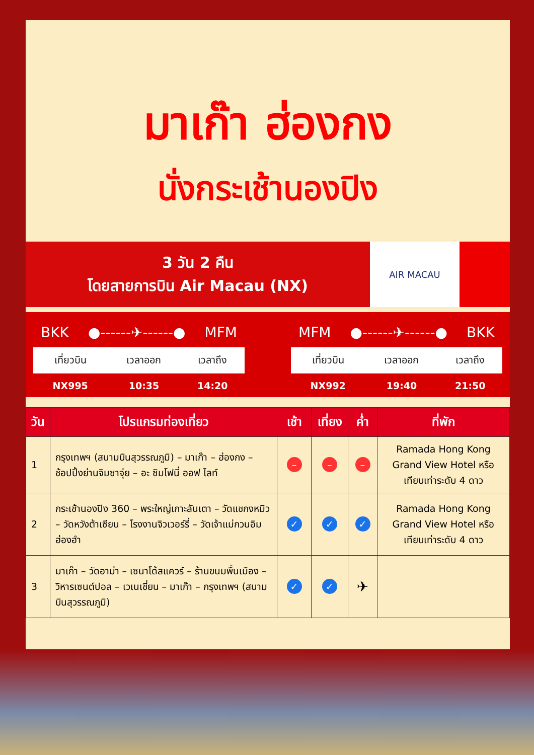มาเก๊า ฮ่องกง
นั่งกระเช้านองปิง
3 วัน 2 คืน
โดยสายการบิน Air Macau (NX)
AIR MACAU
BKK ●------✈------● MFM
| เที่ยวบิน | เวลาออก | เวลาถึง |
| --- | --- | --- |
| NX995 | 10:35 | 14:20 |
MFM ●------✈------● BKK
| เที่ยวบิน | เวลาออก | เวลาถึง |
| --- | --- | --- |
| NX992 | 19:40 | 21:50 |
| วัน | โปรแกรมท่องเที่ยว | เช้า | เที่ยง | ค่ำ | ที่พัก |
| --- | --- | --- | --- | --- | --- |
| 1 | กรุงเทพฯ (สนามบินสุวรรณภูมิ) – มาเก๊า – ฮ่องกง – ช้อปปิ้งย่านจิมซาจุ่ย – อะ ซิมโฟนี่ ออฟ ไลท์ | – | – | – | Ramada Hong Kong Grand View Hotel หรือเทียบเท่าระดับ 4 ดาว |
| 2 | กระเช้านองปิง 360 – พระใหญ่เกาะลันเตา – วัดแชกงหมิว – วัดหวังต้าเซียน – โรงงานจิวเวอร์รี่ – วัดเจ้าแม่กวนอิมฮ่องฮำ | ✓ | ✓ | ✓ | Ramada Hong Kong Grand View Hotel หรือเทียบเท่าระดับ 4 ดาว |
| 3 | มาเก๊า – วัดอาม่า – เซนาโด้สแควร์ – ร้านขนมพื้นเมือง – วิหารเซนต์ปอล – เวเนเชี่ยน – มาเก๊า – กรุงเทพฯ (สนามบินสุวรรณภูมิ) | ✓ | ✓ | ✈ | |